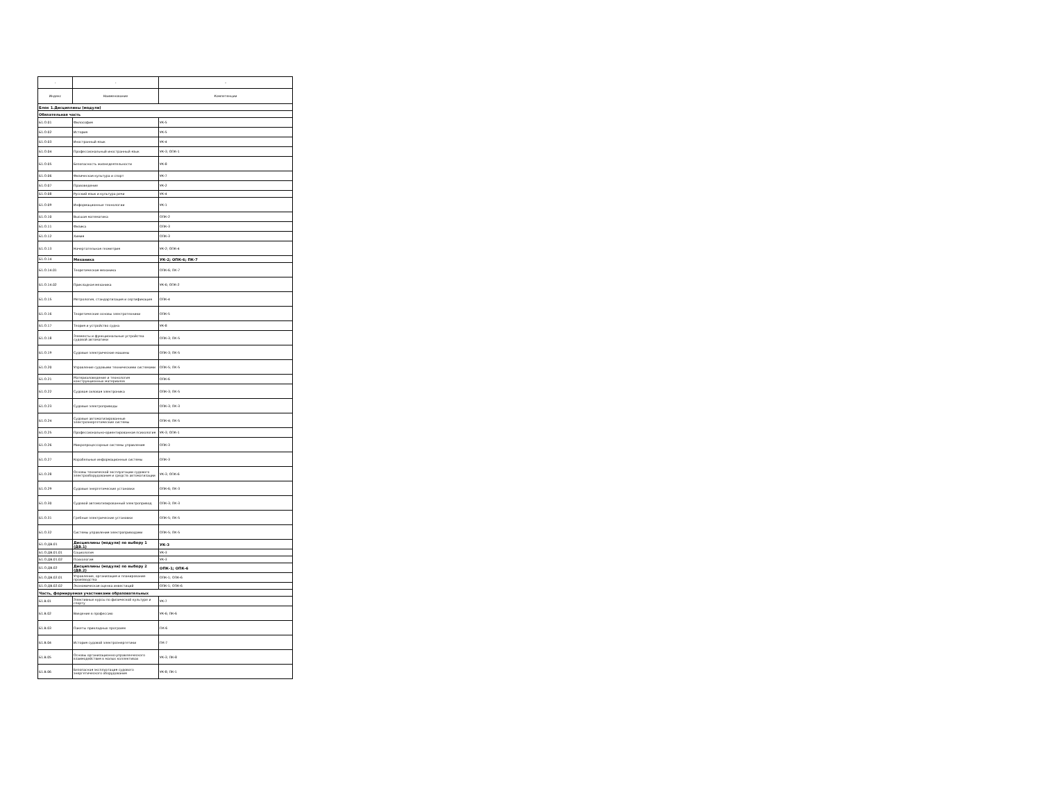| - | - | - |
| --- | --- | --- |
| Индекс | Наименование | Компетенции |
| Блок 1.Дисциплины (модули) | | |
| Обязательная часть | | |
| Б1.О.01 | Философия | УК-5 |
| Б1.О.02 | История | УК-5 |
| Б1.О.03 | Иностранный язык | УК-4 |
| Б1.О.04 | Профессиональный иностранный язык | УК-3; ОПК-1 |
| Б1.О.05 | Безопасность жизнедеятельности | УК-8 |
| Б1.О.06 | Физическая культура и спорт | УК-7 |
| Б1.О.07 | Правоведение | УК-2 |
| Б1.О.08 | Русский язык и культура речи | УК-4 |
| Б1.О.09 | Информационные технологии | УК-1 |
| Б1.О.10 | Высшая математика | ОПК-2 |
| Б1.О.11 | Физика | ОПК-3 |
| Б1.О.12 | Химия | ОПК-3 |
| Б1.О.13 | Начертательная геометрия | УК-2; ОПК-4 |
| Б1.О.14 | Механика | УК-2; ОПК-6; ПК-7 |
| Б1.О.14.01 | Теоретическая механика | ОПК-6; ПК-7 |
| Б1.О.14.02 | Прикладная механика | УК-6; ОПК-2 |
| Б1.О.15 | Метрология, стандартизация и сертификация | ОПК-4 |
| Б1.О.16 | Теоретические основы электротехники | ОПК-5 |
| Б1.О.17 | Теория и устройство судна | УК-8 |
| Б1.О.18 | Элементы и функциональные устройства судовой автоматики | ОПК-3; ПК-5 |
| Б1.О.19 | Судовые электрические машины | ОПК-3; ПК-5 |
| Б1.О.20 | Управление судовыми техническими системами | ОПК-5; ПК-5 |
| Б1.О.21 | Материаловедение и технология конструкционных материалов | ОПК-6 |
| Б1.О.22 | Судовая силовая электроника | ОПК-3; ПК-5 |
| Б1.О.23 | Судовые электроприводы | ОПК-3; ПК-3 |
| Б1.О.24 | Судовые автоматизированные электроэнергетические системы | ОПК-4; ПК-5 |
| Б1.О.25 | Профессионально-ориентированная психология | УК-3; ОПК-1 |
| Б1.О.26 | Микропроцессорные системы управления | ОПК-3 |
| Б1.О.27 | Корабельные информационные системы | ОПК-3 |
| Б1.О.28 | Основы технической эксплуатации судового электрооборудования и средств автоматизации | УК-3; ОПК-6 |
| Б1.О.29 | Судовые энергетические установки | ОПК-6; ПК-3 |
| Б1.О.30 | Судовой автоматизированный электропривод | ОПК-3; ПК-3 |
| Б1.О.31 | Гребные электрические установки | ОПК-5; ПК-5 |
| Б1.О.32 | Системы управления электроприводами | ОПК-5; ПК-5 |
| Б1.О.ДВ.01 | Дисциплины (модули) по выбору 1 (ДВ.1) | УК-3 |
| Б1.О.ДВ.01.01 | Социология | УК-3 |
| Б1.О.ДВ.01.02 | Психология | УК-3 |
| Б1.О.ДВ.02 | Дисциплины (модули) по выбору 2 (ДВ.2) | ОПК-1; ОПК-6 |
| Б1.О.ДВ.02.01 | Управление, организация и планирование производства | ОПК-1; ОПК-6 |
| Б1.О.ДВ.02.02 | Экономическая оценка инвестиций | ОПК-1; ОПК-6 |
| Часть, формируемая участниками образовательных | | |
| Б1.В.01 | Элективные курсы по физической культуре и спорту | УК-7 |
| Б1.В.02 | Введение в профессию | УК-6; ПК-6 |
| Б1.В.03 | Пакеты прикладных программ | ПК-6 |
| Б1.В.04 | История судовой электроэнергетики | ПК-7 |
| Б1.В.05 | Основы организационно-управленческого взаимодействия в малых коллективах | УК-3; ПК-8 |
| Б1.В.06 | Безопасная эксплуатация судового энергетического оборудования | УК-8; ПК-1 |